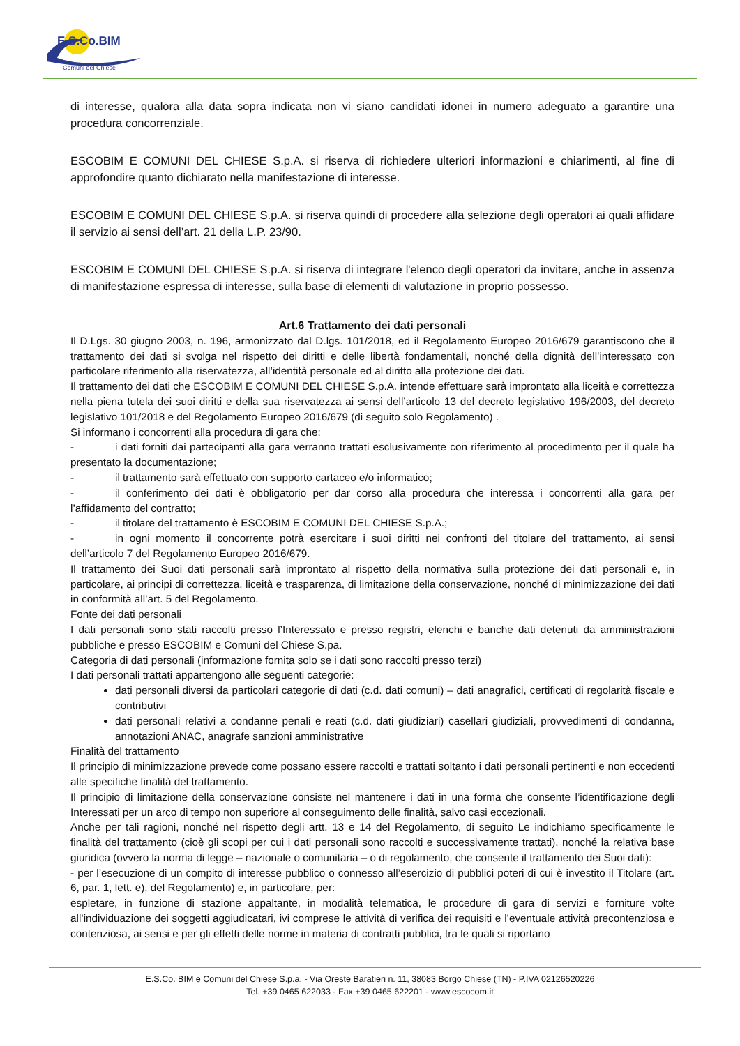E.S.Co.BIM
Comuni del Chiese
di interesse, qualora alla data sopra indicata non vi siano candidati idonei in numero adeguato a garantire una procedura concorrenziale.
ESCOBIM E COMUNI DEL CHIESE S.p.A. si riserva di richiedere ulteriori informazioni e chiarimenti, al fine di approfondire quanto dichiarato nella manifestazione di interesse.
ESCOBIM E COMUNI DEL CHIESE S.p.A. si riserva quindi di procedere alla selezione degli operatori ai quali affidare il servizio ai sensi dell’art. 21 della L.P. 23/90.
ESCOBIM E COMUNI DEL CHIESE S.p.A. si riserva di integrare l'elenco degli operatori da invitare, anche in assenza di manifestazione espressa di interesse, sulla base di elementi di valutazione in proprio possesso.
Art.6 Trattamento dei dati personali
Il D.Lgs. 30 giugno 2003, n. 196, armonizzato dal D.lgs. 101/2018, ed il Regolamento Europeo 2016/679 garantiscono che il trattamento dei dati si svolga nel rispetto dei diritti e delle libertà fondamentali, nonché della dignità dell’interessato con particolare riferimento alla riservatezza, all’identità personale ed al diritto alla protezione dei dati.
Il trattamento dei dati che ESCOBIM E COMUNI DEL CHIESE S.p.A. intende effettuare sarà improntato alla liceità e correttezza nella piena tutela dei suoi diritti e della sua riservatezza ai sensi dell’articolo 13 del decreto legislativo 196/2003, del decreto legislativo 101/2018 e del Regolamento Europeo 2016/679 (di seguito solo Regolamento) .
Si informano i concorrenti alla procedura di gara che:
- i dati forniti dai partecipanti alla gara verranno trattati esclusivamente con riferimento al procedimento per il quale ha presentato la documentazione;
- il trattamento sarà effettuato con supporto cartaceo e/o informatico;
- il conferimento dei dati è obbligatorio per dar corso alla procedura che interessa i concorrenti alla gara per l’affidamento del contratto;
- il titolare del trattamento è ESCOBIM E COMUNI DEL CHIESE S.p.A.;
- in ogni momento il concorrente potrà esercitare i suoi diritti nei confronti del titolare del trattamento, ai sensi dell’articolo 7 del Regolamento Europeo 2016/679.
Il trattamento dei Suoi dati personali sarà improntato al rispetto della normativa sulla protezione dei dati personali e, in particolare, ai principi di correttezza, liceità e trasparenza, di limitazione della conservazione, nonché di minimizzazione dei dati in conformità all’art. 5 del Regolamento.
Fonte dei dati personali
I dati personali sono stati raccolti presso l’Interessato e presso registri, elenchi e banche dati detenuti da amministrazioni pubbliche e presso ESCOBIM e Comuni del Chiese S.pa.
Categoria di dati personali (informazione fornita solo se i dati sono raccolti presso terzi)
I dati personali trattati appartengono alle seguenti categorie:
dati personali diversi da particolari categorie di dati (c.d. dati comuni) – dati anagrafici, certificati di regolarità fiscale e contributivi
dati personali relativi a condanne penali e reati (c.d. dati giudiziari) casellari giudiziali, provvedimenti di condanna, annotazioni ANAC, anagrafe sanzioni amministrative
Finalità del trattamento
Il principio di minimizzazione prevede come possano essere raccolti e trattati soltanto i dati personali pertinenti e non eccedenti alle specifiche finalità del trattamento.
Il principio di limitazione della conservazione consiste nel mantenere i dati in una forma che consente l’identificazione degli Interessati per un arco di tempo non superiore al conseguimento delle finalità, salvo casi eccezionali.
Anche per tali ragioni, nonché nel rispetto degli artt. 13 e 14 del Regolamento, di seguito Le indichiamo specificamente le finalità del trattamento (cioè gli scopi per cui i dati personali sono raccolti e successivamente trattati), nonché la relativa base giuridica (ovvero la norma di legge – nazionale o comunitaria – o di regolamento, che consente il trattamento dei Suoi dati):
- per l’esecuzione di un compito di interesse pubblico o connesso all’esercizio di pubblici poteri di cui è investito il Titolare (art. 6, par. 1, lett. e), del Regolamento) e, in particolare, per:
espletare, in funzione di stazione appaltante, in modalità telematica, le procedure di gara di servizi e forniture volte all’individuazione dei soggetti aggiudicatari, ivi comprese le attività di verifica dei requisiti e l’eventuale attività precontenziosa e contenziosa, ai sensi e per gli effetti delle norme in materia di contratti pubblici, tra le quali si riportano
E.S.Co. BIM e Comuni del Chiese S.p.a. - Via Oreste Baratieri n. 11, 38083 Borgo Chiese (TN) - P.IVA 02126520226
Tel. +39 0465 622033 - Fax +39 0465 622201 - www.escocom.it